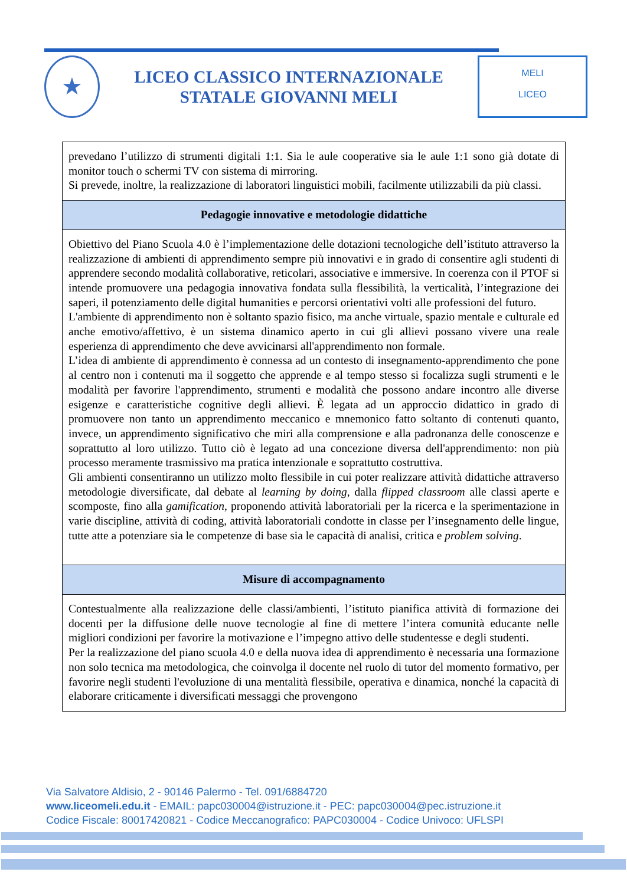★
LICEO CLASSICO INTERNAZIONALE
STATALE GIOVANNI MELI
MELI
LICEO
| prevedano l’utilizzo di strumenti digitali 1:1. Sia le aule cooperative sia le aule 1:1 sono già dotate di monitor touch o schermi TV con sistema di mirroring. Si prevede, inoltre, la realizzazione di laboratori linguistici mobili, facilmente utilizzabili da più classi. |
| Pedagogie innovative e metodologie didattiche |
| Obiettivo del Piano Scuola 4.0 è l’implementazione delle dotazioni tecnologiche dell’istituto attraverso la realizzazione di ambienti di apprendimento sempre più innovativi e in grado di consentire agli studenti di apprendere secondo modalità collaborative, reticolari, associative e immersive. In coerenza con il PTOF si intende promuovere una pedagogia innovativa fondata sulla flessibilità, la verticalità, l’integrazione dei saperi, il potenziamento delle digital humanities e percorsi orientativi volti alle professioni del futuro. L'ambiente di apprendimento non è soltanto spazio fisico, ma anche virtuale, spazio mentale e culturale ed anche emotivo/affettivo, è un sistema dinamico aperto in cui gli allievi possano vivere una reale esperienza di apprendimento che deve avvicinarsi all'apprendimento non formale. L’idea di ambiente di apprendimento è connessa ad un contesto di insegnamento-apprendimento che pone al centro non i contenuti ma il soggetto che apprende e al tempo stesso si focalizza sugli strumenti e le modalità per favorire l'apprendimento, strumenti e modalità che possono andare incontro alle diverse esigenze e caratteristiche cognitive degli allievi. È legata ad un approccio didattico in grado di promuovere non tanto un apprendimento meccanico e mnemonico fatto soltanto di contenuti quanto, invece, un apprendimento significativo che miri alla comprensione e alla padronanza delle conoscenze e soprattutto al loro utilizzo. Tutto ciò è legato ad una concezione diversa dell'apprendimento: non più processo meramente trasmissivo ma pratica intenzionale e soprattutto costruttiva. Gli ambienti consentiranno un utilizzo molto flessibile in cui poter realizzare attività didattiche attraverso metodologie diversificate, dal debate al learning by doing , dalla flipped classroom alle classi aperte e scomposte, fino alla gamification , proponendo attività laboratoriali per la ricerca e la sperimentazione in varie discipline, attività di coding, attività laboratoriali condotte in classe per l’insegnamento delle lingue, tutte atte a potenziare sia le competenze di base sia le capacità di analisi, critica e problem solving . |
| Misure di accompagnamento |
| Contestualmente alla realizzazione delle classi/ambienti, l’istituto pianifica attività di formazione dei docenti per la diffusione delle nuove tecnologie al fine di mettere l’intera comunità educante nelle migliori condizioni per favorire la motivazione e l’impegno attivo delle studentesse e degli studenti. Per la realizzazione del piano scuola 4.0 e della nuova idea di apprendimento è necessaria una formazione non solo tecnica ma metodologica, che coinvolga il docente nel ruolo di tutor del momento formativo, per favorire negli studenti l'evoluzione di una mentalità flessibile, operativa e dinamica, nonché la capacità di elaborare criticamente i diversificati messaggi che provengono |
Via Salvatore Aldisio, 2 - 90146 Palermo - Tel. 091/6884720
www.liceomeli.edu.it - EMAIL: papc030004@istruzione.it - PEC: papc030004@pec.istruzione.it
Codice Fiscale: 80017420821 - Codice Meccanografico: PAPC030004 - Codice Univoco: UFLSPI